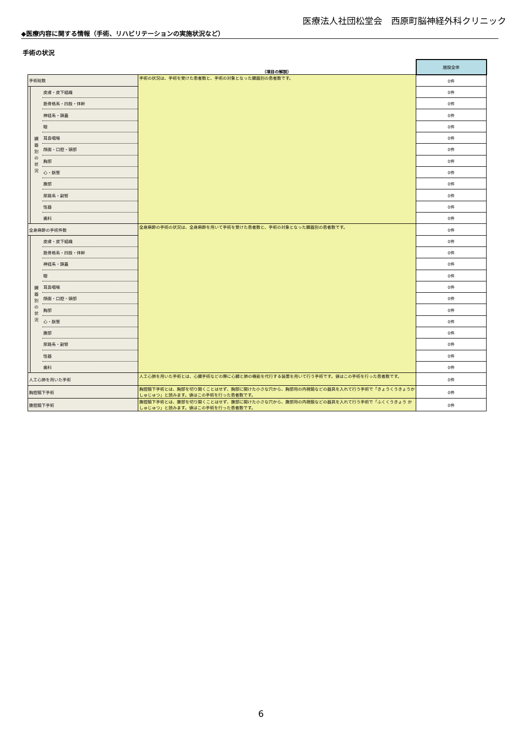医療法人社団松堂会　西原町脳神経外科クリニック
◆医療内容に関する情報（手術、リハビリテーションの実施状況など）
手術の状況
| | | | （項目の解説） | 施設全体 |
| 手術総数 | | | 手術の状況は、手術を受けた患者数と、手術の対象となった臓器別の患者数です。 | 0件 |
| | 臓 器 別 の 状 況 | 皮膚・皮下組織 | | 0件 |
| | | 筋骨格系・四肢・体幹 | | 0件 |
| | | 神経系・頭蓋 | | 0件 |
| | | 眼 | | 0件 |
| | | 耳鼻咽喉 | | 0件 |
| | | 顔面・口腔・頸部 | | 0件 |
| | | 胸部 | | 0件 |
| | | 心・脈管 | | 0件 |
| | | 腹部 | | 0件 |
| | | 尿路系・副腎 | | 0件 |
| | | 性器 | | 0件 |
| | | 歯科 | | 0件 |
| 全身麻酔の手術件数 | | | 全身麻酔の手術の状況は、全身麻酔を用いて手術を受けた患者数と、手術の対象となった臓器別の患者数です。 | 0件 |
| | 臓 器 別 の 状 況 | 皮膚・皮下組織 | | 0件 |
| | | 筋骨格系・四肢・体幹 | | 0件 |
| | | 神経系・頭蓋 | | 0件 |
| | | 眼 | | 0件 |
| | | 耳鼻咽喉 | | 0件 |
| | | 顔面・口腔・頸部 | | 0件 |
| | | 胸部 | | 0件 |
| | | 心・脈管 | | 0件 |
| | | 腹部 | | 0件 |
| | | 尿路系・副腎 | | 0件 |
| | | 性器 | | 0件 |
| | | 歯科 | | 0件 |
| 人工心肺を用いた手術 | | | 人工心肺を用いた手術とは、心臓手術などの際に心臓と肺の機能を代行する装置を用いて行う手術です。値はこの手術を行った患者数です。 | 0件 |
| 胸腔鏡下手術 | | | 胸腔鏡下手術とは、胸部を切り開くことはせず、胸部に開けた小さな穴から、胸部用の内視鏡などの器具を入れて行う手術で「きょうくうきょうかしゅじゅつ」と読みます。値はこの手術を行った患者数です。 | 0件 |
| 腹腔鏡下手術 | | | 腹腔鏡下手術とは、腹部を切り開くことはせず、腹部に開けた小さな穴から、腹部用の内視鏡などの器具を入れて行う手術で「ふくくうきょう かしゅじゅつ」と読みます。値はこの手術を行った患者数です。 | 0件 |
6